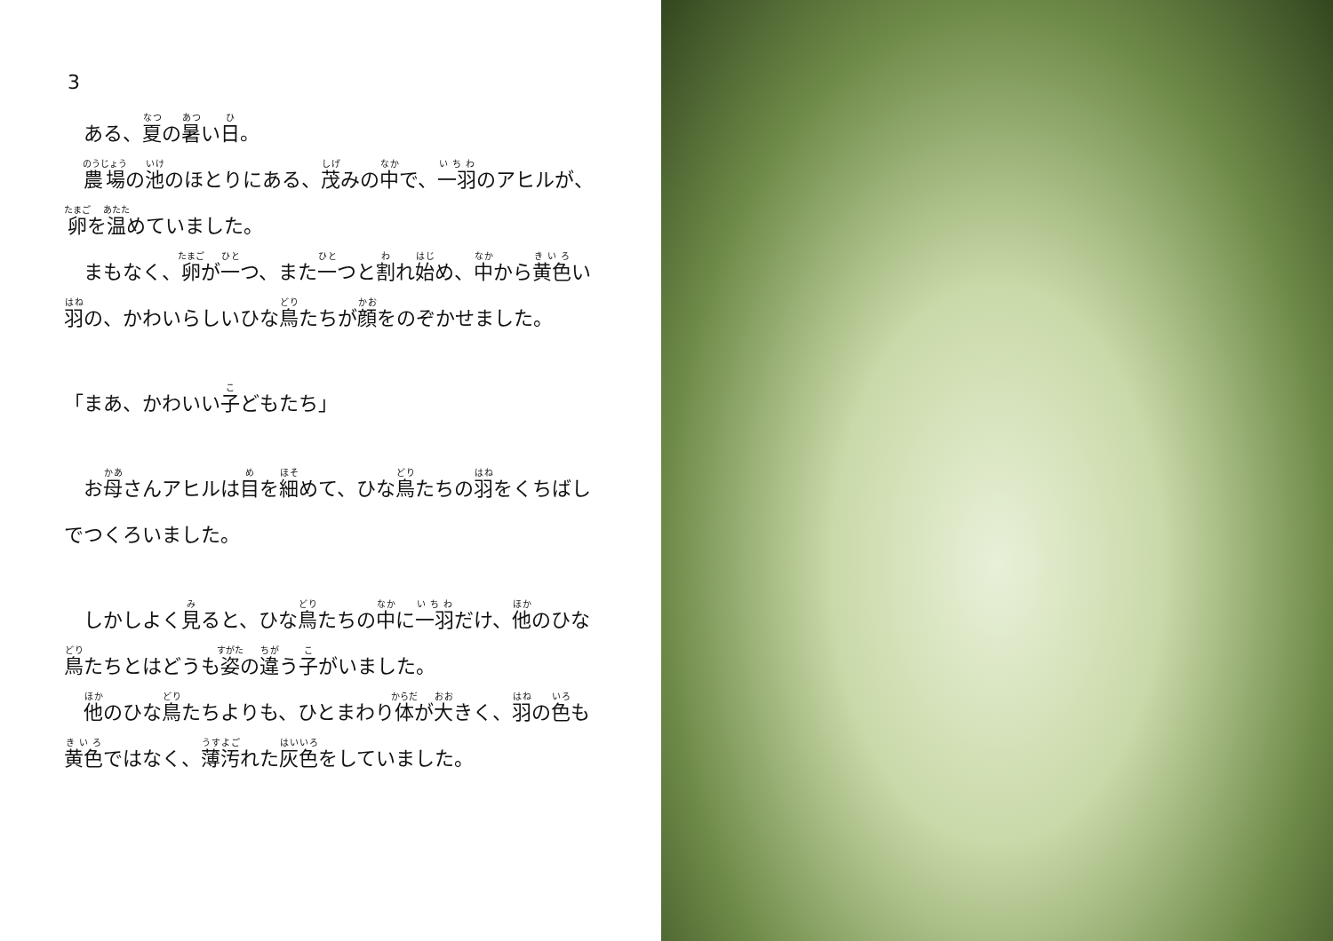3
　ある、夏の暑い日。
　農場の池のほとりにある、茂みの中で、一羽のアヒルが、
卵を温めていました。
　まもなく、卵が一つ、また一つと割れ始め、中から黄色い
羽の、かわいらしいひな鳥たちが顔をのぞかせました。
「まあ、かわいい子どもたち」
　お母さんアヒルは目を細めて、ひな鳥たちの羽をくちばし
でつくろいました。
　しかしよく見ると、ひな鳥たちの中に一羽だけ、他のひな
鳥たちとはどうも姿の違う子がいました。
　他のひな鳥たちよりも、ひとまわり体が大きく、羽の色も
黄色ではなく、薄汚れた灰色をしていました。